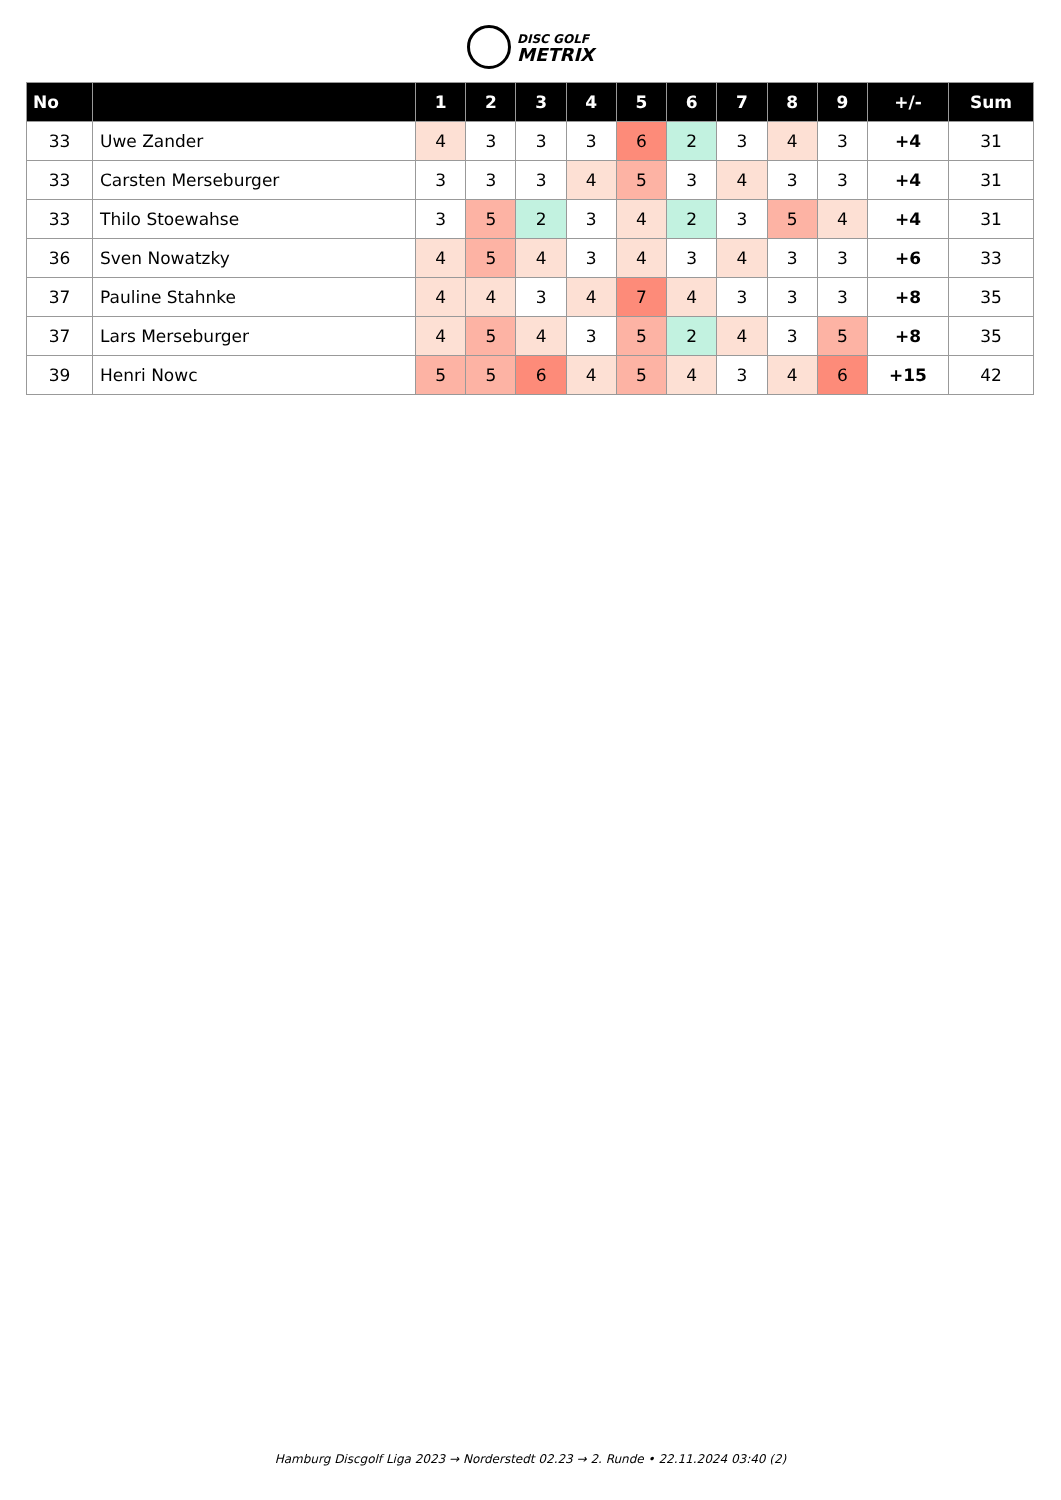DISC GOLF
METRIX
| No | | 1 | 2 | 3 | 4 | 5 | 6 | 7 | 8 | 9 | +/- | Sum |
| --- | --- | --- | --- | --- | --- | --- | --- | --- | --- | --- | --- | --- |
| 33 | Uwe Zander | 4 | 3 | 3 | 3 | 6 | 2 | 3 | 4 | 3 | +4 | 31 |
| 33 | Carsten Merseburger | 3 | 3 | 3 | 4 | 5 | 3 | 4 | 3 | 3 | +4 | 31 |
| 33 | Thilo Stoewahse | 3 | 5 | 2 | 3 | 4 | 2 | 3 | 5 | 4 | +4 | 31 |
| 36 | Sven Nowatzky | 4 | 5 | 4 | 3 | 4 | 3 | 4 | 3 | 3 | +6 | 33 |
| 37 | Pauline Stahnke | 4 | 4 | 3 | 4 | 7 | 4 | 3 | 3 | 3 | +8 | 35 |
| 37 | Lars Merseburger | 4 | 5 | 4 | 3 | 5 | 2 | 4 | 3 | 5 | +8 | 35 |
| 39 | Henri Nowc | 5 | 5 | 6 | 4 | 5 | 4 | 3 | 4 | 6 | +15 | 42 |
Hamburg Discgolf Liga 2023 → Norderstedt 02.23 → 2. Runde • 22.11.2024 03:40 (2)